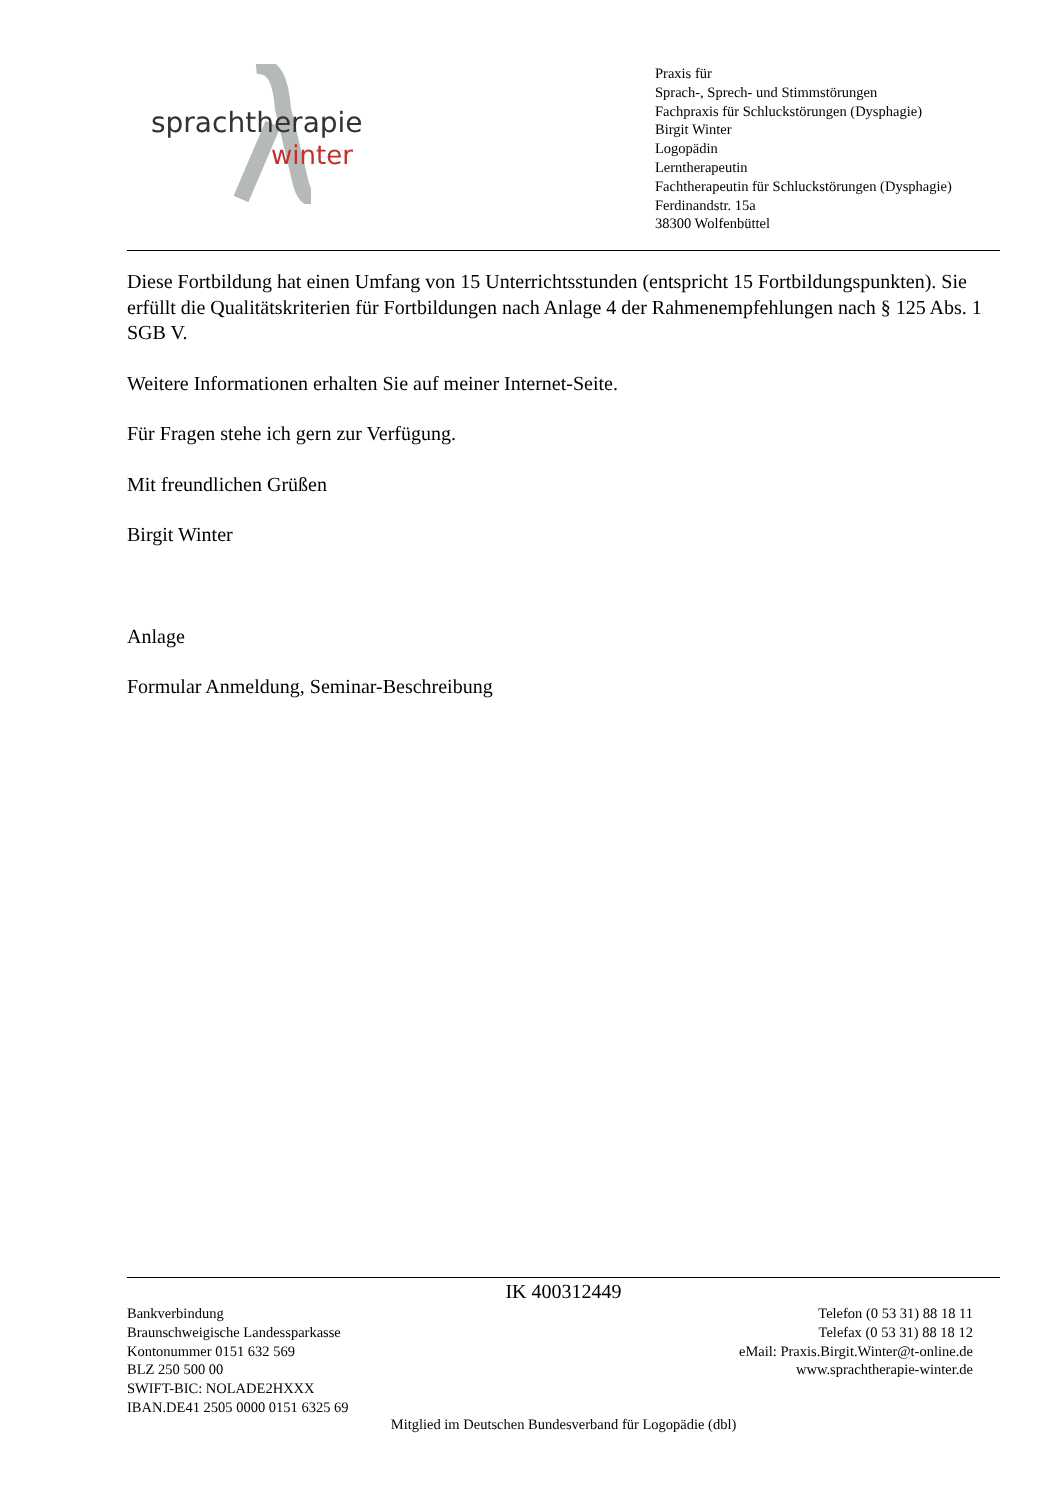sprachtherapie
winter
Praxis für
Sprach-, Sprech- und Stimmstörungen
Fachpraxis für Schluckstörungen (Dysphagie)
Birgit Winter
Logopädin
Lerntherapeutin
Fachtherapeutin für Schluckstörungen (Dysphagie)
Ferdinandstr. 15a
38300 Wolfenbüttel
Diese Fortbildung hat einen Umfang von 15 Unterrichtsstunden (entspricht 15 Fortbildungspunkten). Sie erfüllt die Qualitätskriterien für Fortbildungen nach Anlage 4 der Rahmenempfehlungen nach § 125 Abs. 1 SGB V.
Weitere Informationen erhalten Sie auf meiner Internet-Seite.
Für Fragen stehe ich gern zur Verfügung.
Mit freundlichen Grüßen
Birgit Winter
Anlage
Formular Anmeldung, Seminar-Beschreibung
IK 400312449
Bankverbindung
Braunschweigische Landessparkasse
Kontonummer 0151 632 569
BLZ 250 500 00
SWIFT-BIC: NOLADE2HXXX
IBAN.DE41 2505 0000 0151 6325 69
Telefon (0 53 31) 88 18 11
Telefax (0 53 31) 88 18 12
eMail: Praxis.Birgit.Winter@t-online.de
www.sprachtherapie-winter.de
Mitglied im Deutschen Bundesverband für Logopädie (dbl)